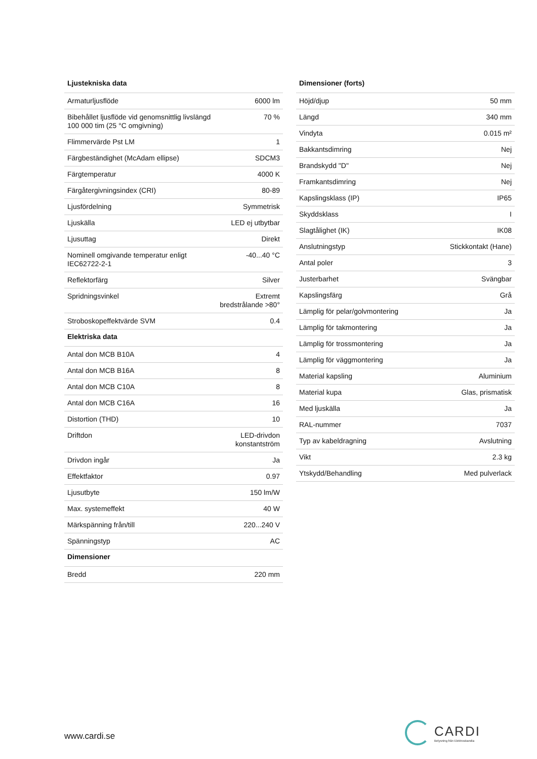| Ljustekniska data | |
| --- | --- |
| Armaturljusflöde | 6000 lm |
| Bibehållet ljusflöde vid genomsnittlig livslängd 100 000 tim (25 °C omgivning) | 70 % |
| Flimmervärde Pst LM | 1 |
| Färgbeständighet (McAdam ellipse) | SDCM3 |
| Färgtemperatur | 4000 K |
| Färgåtergivningsindex (CRI) | 80-89 |
| Ljusfördelning | Symmetrisk |
| Ljuskälla | LED ej utbytbar |
| Ljusuttag | Direkt |
| Nominell omgivande temperatur enligt IEC62722-2-1 | -40...40 °C |
| Reflektorfärg | Silver |
| Spridningsvinkel | Extremt bredstrålande >80° |
| Stroboskopeffektvärde SVM | 0.4 |
| Elektriska data | |
| Antal don MCB B10A | 4 |
| Antal don MCB B16A | 8 |
| Antal don MCB C10A | 8 |
| Antal don MCB C16A | 16 |
| Distortion (THD) | 10 |
| Driftdon | LED-drivdon konstantström |
| Drivdon ingår | Ja |
| Effektfaktor | 0.97 |
| Ljusutbyte | 150 lm/W |
| Max. systemeffekt | 40 W |
| Märkspänning från/till | 220...240 V |
| Spänningstyp | AC |
| Dimensioner | |
| Bredd | 220 mm |
| Dimensioner (forts) | |
| --- | --- |
| Höjd/djup | 50 mm |
| Längd | 340 mm |
| Vindyta | 0.015 m² |
| Bakkantsdimring | Nej |
| Brandskydd "D" | Nej |
| Framkantsdimring | Nej |
| Kapslingsklass (IP) | IP65 |
| Skyddsklass | I |
| Slagtålighet (IK) | IK08 |
| Anslutningstyp | Stickkontakt (Hane) |
| Antal poler | 3 |
| Justerbarhet | Svängbar |
| Kapslingsfärg | Grå |
| Lämplig för pelar/golvmontering | Ja |
| Lämplig för takmontering | Ja |
| Lämplig för trossmontering | Ja |
| Lämplig för väggmontering | Ja |
| Material kapsling | Aluminium |
| Material kupa | Glas, prismatisk |
| Med ljuskälla | Ja |
| RAL-nummer | 7037 |
| Typ av kabeldragning | Avslutning |
| Vikt | 2.3 kg |
| Ytskydd/Behandling | Med pulverlack |
www.cardi.se
CARDI
Belysning från Elektroskandia